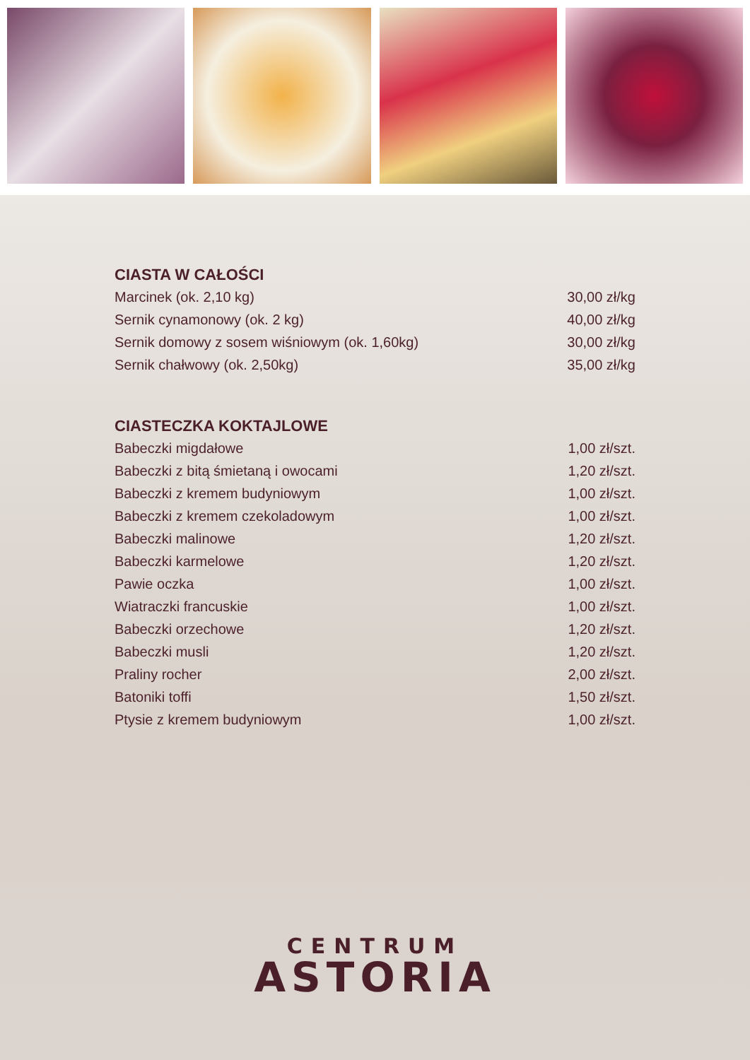CIASTA W CAŁOŚCI
| Marcinek (ok. 2,10 kg) | 30,00 zł/kg |
| Sernik cynamonowy (ok. 2 kg) | 40,00 zł/kg |
| Sernik domowy z sosem wiśniowym (ok. 1,60kg) | 30,00 zł/kg |
| Sernik chałwowy (ok. 2,50kg) | 35,00 zł/kg |
CIASTECZKA KOKTAJLOWE
| Babeczki migdałowe | 1,00 zł/szt. |
| Babeczki z bitą śmietaną i owocami | 1,20 zł/szt. |
| Babeczki z kremem budyniowym | 1,00 zł/szt. |
| Babeczki z kremem czekoladowym | 1,00 zł/szt. |
| Babeczki malinowe | 1,20 zł/szt. |
| Babeczki karmelowe | 1,20 zł/szt. |
| Pawie oczka | 1,00 zł/szt. |
| Wiatraczki francuskie | 1,00 zł/szt. |
| Babeczki orzechowe | 1,20 zł/szt. |
| Babeczki musli | 1,20 zł/szt. |
| Praliny rocher | 2,00 zł/szt. |
| Batoniki toffi | 1,50 zł/szt. |
| Ptysie z kremem budyniowym | 1,00 zł/szt. |
CENTRUM
ASTORIA